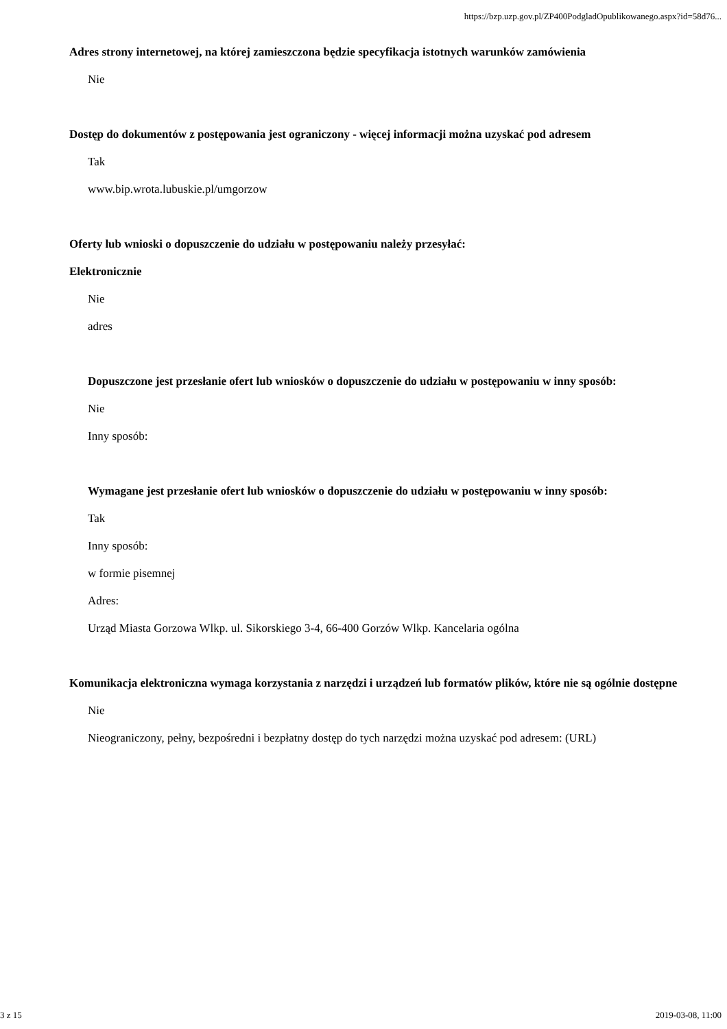https://bzp.uzp.gov.pl/ZP400PodgladOpublikowanego.aspx?id=58d76...
Adres strony internetowej, na której zamieszczona będzie specyfikacja istotnych warunków zamówienia
Nie
Dostęp do dokumentów z postępowania jest ograniczony - więcej informacji można uzyskać pod adresem
Tak
www.bip.wrota.lubuskie.pl/umgorzow
Oferty lub wnioski o dopuszczenie do udziału w postępowaniu należy przesyłać:
Elektronicznie
Nie
adres
Dopuszczone jest przesłanie ofert lub wniosków o dopuszczenie do udziału w postępowaniu w inny sposób:
Nie
Inny sposób:
Wymagane jest przesłanie ofert lub wniosków o dopuszczenie do udziału w postępowaniu w inny sposób:
Tak
Inny sposób:
w formie pisemnej
Adres:
Urząd Miasta Gorzowa Wlkp. ul. Sikorskiego 3-4, 66-400 Gorzów Wlkp. Kancelaria ogólna
Komunikacja elektroniczna wymaga korzystania z narzędzi i urządzeń lub formatów plików, które nie są ogólnie dostępne
Nie
Nieograniczony, pełny, bezpośredni i bezpłatny dostęp do tych narzędzi można uzyskać pod adresem: (URL)
3 z 15 2019-03-08, 11:00